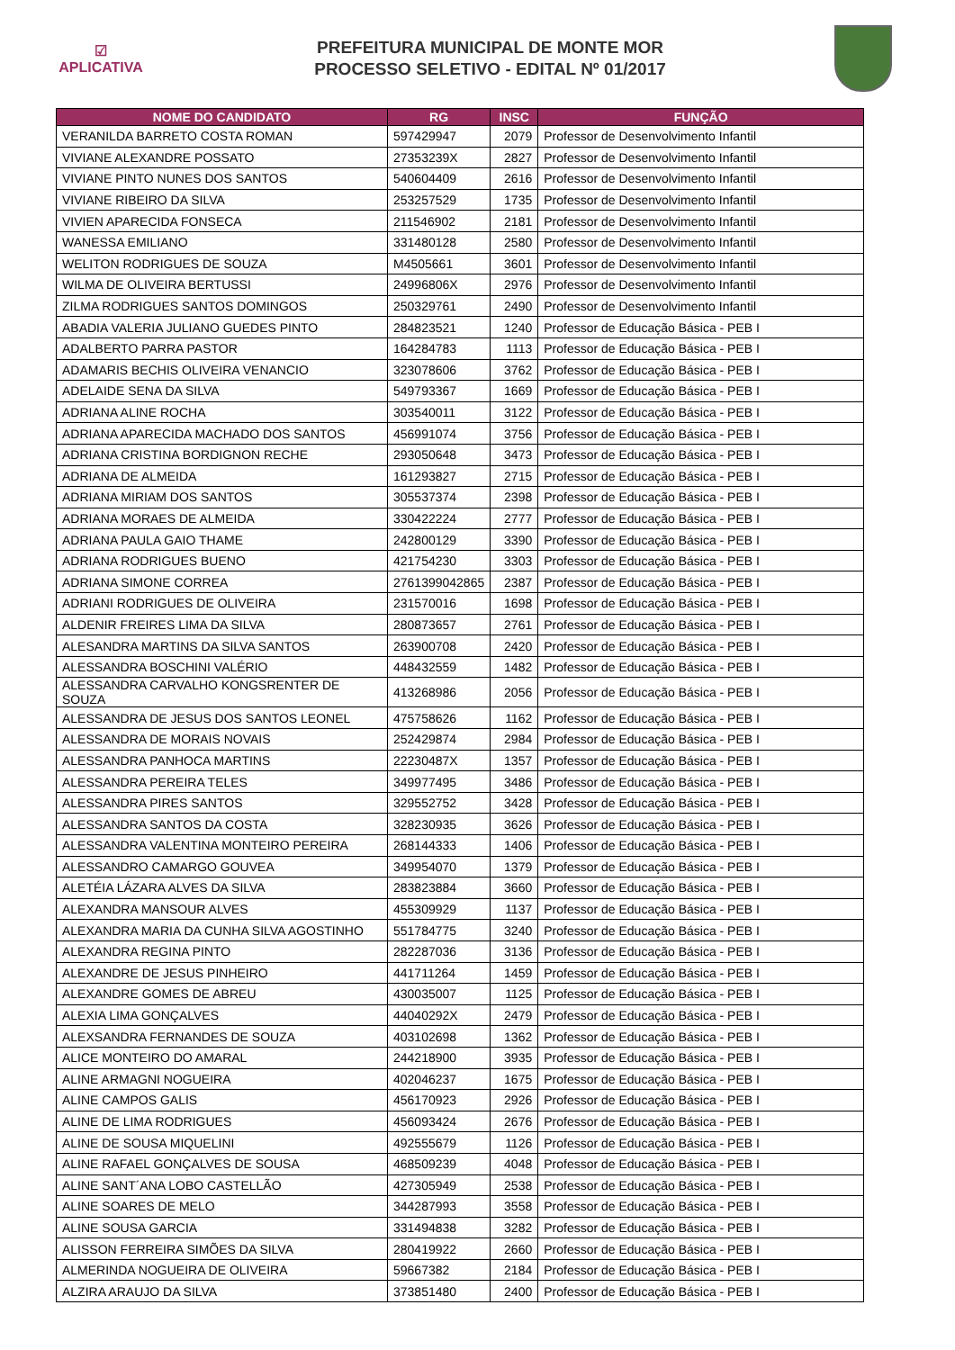☑
APLICATIVA
PREFEITURA MUNICIPAL DE MONTE MOR
PROCESSO SELETIVO - EDITAL Nº 01/2017
| NOME DO CANDIDATO | RG | INSC | FUNÇÃO |
| --- | --- | --- | --- |
| VERANILDA BARRETO COSTA ROMAN | 597429947 | 2079 | Professor de Desenvolvimento Infantil |
| VIVIANE ALEXANDRE POSSATO | 27353239X | 2827 | Professor de Desenvolvimento Infantil |
| VIVIANE PINTO NUNES DOS SANTOS | 540604409 | 2616 | Professor de Desenvolvimento Infantil |
| VIVIANE RIBEIRO DA SILVA | 253257529 | 1735 | Professor de Desenvolvimento Infantil |
| VIVIEN APARECIDA FONSECA | 211546902 | 2181 | Professor de Desenvolvimento Infantil |
| WANESSA EMILIANO | 331480128 | 2580 | Professor de Desenvolvimento Infantil |
| WELITON RODRIGUES DE SOUZA | M4505661 | 3601 | Professor de Desenvolvimento Infantil |
| WILMA DE OLIVEIRA BERTUSSI | 24996806X | 2976 | Professor de Desenvolvimento Infantil |
| ZILMA RODRIGUES SANTOS DOMINGOS | 250329761 | 2490 | Professor de Desenvolvimento Infantil |
| ABADIA VALERIA JULIANO GUEDES PINTO | 284823521 | 1240 | Professor de Educação Básica - PEB I |
| ADALBERTO PARRA PASTOR | 164284783 | 1113 | Professor de Educação Básica - PEB I |
| ADAMARIS BECHIS OLIVEIRA VENANCIO | 323078606 | 3762 | Professor de Educação Básica - PEB I |
| ADELAIDE SENA DA SILVA | 549793367 | 1669 | Professor de Educação Básica - PEB I |
| ADRIANA ALINE ROCHA | 303540011 | 3122 | Professor de Educação Básica - PEB I |
| ADRIANA APARECIDA MACHADO DOS SANTOS | 456991074 | 3756 | Professor de Educação Básica - PEB I |
| ADRIANA CRISTINA BORDIGNON RECHE | 293050648 | 3473 | Professor de Educação Básica - PEB I |
| ADRIANA DE ALMEIDA | 161293827 | 2715 | Professor de Educação Básica - PEB I |
| ADRIANA MIRIAM DOS SANTOS | 305537374 | 2398 | Professor de Educação Básica - PEB I |
| ADRIANA MORAES DE ALMEIDA | 330422224 | 2777 | Professor de Educação Básica - PEB I |
| ADRIANA PAULA GAIO THAME | 242800129 | 3390 | Professor de Educação Básica - PEB I |
| ADRIANA RODRIGUES BUENO | 421754230 | 3303 | Professor de Educação Básica - PEB I |
| ADRIANA SIMONE CORREA | 2761399042865 | 2387 | Professor de Educação Básica - PEB I |
| ADRIANI RODRIGUES DE OLIVEIRA | 231570016 | 1698 | Professor de Educação Básica - PEB I |
| ALDENIR FREIRES LIMA DA SILVA | 280873657 | 2761 | Professor de Educação Básica - PEB I |
| ALESANDRA MARTINS DA SILVA SANTOS | 263900708 | 2420 | Professor de Educação Básica - PEB I |
| ALESSANDRA BOSCHINI VALÉRIO | 448432559 | 1482 | Professor de Educação Básica - PEB I |
| ALESSANDRA CARVALHO KONGSRENTER DE SOUZA | 413268986 | 2056 | Professor de Educação Básica - PEB I |
| ALESSANDRA DE JESUS DOS SANTOS LEONEL | 475758626 | 1162 | Professor de Educação Básica - PEB I |
| ALESSANDRA DE MORAIS NOVAIS | 252429874 | 2984 | Professor de Educação Básica - PEB I |
| ALESSANDRA PANHOCA MARTINS | 22230487X | 1357 | Professor de Educação Básica - PEB I |
| ALESSANDRA PEREIRA TELES | 349977495 | 3486 | Professor de Educação Básica - PEB I |
| ALESSANDRA PIRES SANTOS | 329552752 | 3428 | Professor de Educação Básica - PEB I |
| ALESSANDRA SANTOS DA COSTA | 328230935 | 3626 | Professor de Educação Básica - PEB I |
| ALESSANDRA VALENTINA MONTEIRO PEREIRA | 268144333 | 1406 | Professor de Educação Básica - PEB I |
| ALESSANDRO CAMARGO GOUVEA | 349954070 | 1379 | Professor de Educação Básica - PEB I |
| ALETÉIA LÁZARA ALVES DA SILVA | 283823884 | 3660 | Professor de Educação Básica - PEB I |
| ALEXANDRA MANSOUR ALVES | 455309929 | 1137 | Professor de Educação Básica - PEB I |
| ALEXANDRA MARIA DA CUNHA SILVA AGOSTINHO | 551784775 | 3240 | Professor de Educação Básica - PEB I |
| ALEXANDRA REGINA PINTO | 282287036 | 3136 | Professor de Educação Básica - PEB I |
| ALEXANDRE DE JESUS PINHEIRO | 441711264 | 1459 | Professor de Educação Básica - PEB I |
| ALEXANDRE GOMES DE ABREU | 430035007 | 1125 | Professor de Educação Básica - PEB I |
| ALEXIA LIMA GONÇALVES | 44040292X | 2479 | Professor de Educação Básica - PEB I |
| ALEXSANDRA FERNANDES DE SOUZA | 403102698 | 1362 | Professor de Educação Básica - PEB I |
| ALICE MONTEIRO DO AMARAL | 244218900 | 3935 | Professor de Educação Básica - PEB I |
| ALINE ARMAGNI NOGUEIRA | 402046237 | 1675 | Professor de Educação Básica - PEB I |
| ALINE CAMPOS GALIS | 456170923 | 2926 | Professor de Educação Básica - PEB I |
| ALINE DE LIMA RODRIGUES | 456093424 | 2676 | Professor de Educação Básica - PEB I |
| ALINE DE SOUSA MIQUELINI | 492555679 | 1126 | Professor de Educação Básica - PEB I |
| ALINE RAFAEL GONÇALVES DE SOUSA | 468509239 | 4048 | Professor de Educação Básica - PEB I |
| ALINE SANT´ANA LOBO CASTELLÃO | 427305949 | 2538 | Professor de Educação Básica - PEB I |
| ALINE SOARES DE MELO | 344287993 | 3558 | Professor de Educação Básica - PEB I |
| ALINE SOUSA GARCIA | 331494838 | 3282 | Professor de Educação Básica - PEB I |
| ALISSON FERREIRA SIMÕES DA SILVA | 280419922 | 2660 | Professor de Educação Básica - PEB I |
| ALMERINDA NOGUEIRA DE OLIVEIRA | 59667382 | 2184 | Professor de Educação Básica - PEB I |
| ALZIRA ARAUJO DA SILVA | 373851480 | 2400 | Professor de Educação Básica - PEB I |